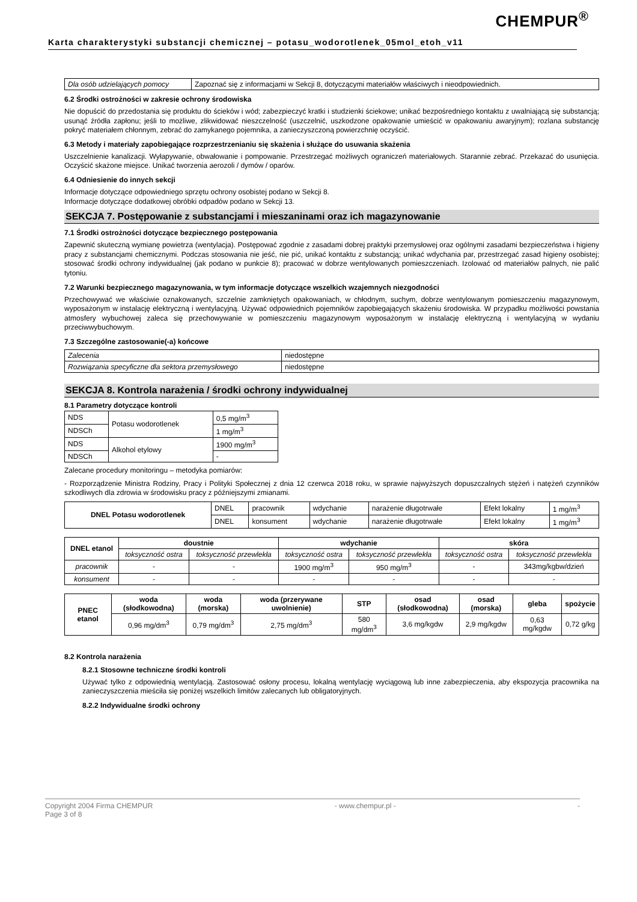CHEMPUR<sup>®</sup>
Karta charakterystyki substancji chemicznej – potasu_wodorotlenek_05mol_etoh_v11
| Dla osób udzielających pomocy | Zapoznać się z informacjami w Sekcji 8, dotyczącymi materiałów właściwych i nieodpowiednich. |
6.2 Środki ostrożności w zakresie ochrony środowiska
Nie dopuścić do przedostania się produktu do ścieków i wód; zabezpieczyć kratki i studzienki ściekowe; unikać bezpośredniego kontaktu z uwalniającą się substancją; usunąć źródła zapłonu; jeśli to możliwe, zlikwidować nieszczelność (uszczelnić, uszkodzone opakowanie umieścić w opakowaniu awaryjnym); rozlana substancję pokryć materiałem chłonnym, zebrać do zamykanego pojemnika, a zanieczyszczoną powierzchnię oczyścić.
6.3 Metody i materiały zapobiegające rozprzestrzenianiu się skażenia i służące do usuwania skażenia
Uszczelnienie kanalizacji. Wyłapywanie, obwałowanie i pompowanie. Przestrzegać możliwych ograniczeń materiałowych. Starannie zebrać. Przekazać do usunięcia. Oczyścić skażone miejsce. Unikać tworzenia aerozoli / dymów / oparów.
6.4 Odniesienie do innych sekcji
Informacje dotyczące odpowiedniego sprzętu ochrony osobistej podano w Sekcji 8.
Informacje dotyczące dodatkowej obróbki odpadów podano w Sekcji 13.
SEKCJA 7. Postępowanie z substancjami i mieszaninami oraz ich magazynowanie
7.1 Środki ostrożności dotyczące bezpiecznego postępowania
Zapewnić skuteczną wymianę powietrza (wentylacja). Postępować zgodnie z zasadami dobrej praktyki przemysłowej oraz ogólnymi zasadami bezpieczeństwa i higieny pracy z substancjami chemicznymi. Podczas stosowania nie jeść, nie pić, unikać kontaktu z substancją; unikać wdychania par, przestrzegać zasad higieny osobistej; stosować środki ochrony indywidualnej (jak podano w punkcie 8); pracować w dobrze wentylowanych pomieszczeniach. Izolować od materiałów palnych, nie palić tytoniu.
7.2 Warunki bezpiecznego magazynowania, w tym informacje dotyczące wszelkich wzajemnych niezgodności
Przechowywać we właściwie oznakowanych, szczelnie zamkniętych opakowaniach, w chłodnym, suchym, dobrze wentylowanym pomieszczeniu magazynowym, wyposażonym w instalację elektryczną i wentylacyjną. Używać odpowiednich pojemników zapobiegających skażeniu środowiska. W przypadku możliwości powstania atmosfery wybuchowej zaleca się przechowywanie w pomieszczeniu magazynowym wyposażonym w instalację elektryczną i wentylacyjną w wydaniu przeciwwybuchowym.
7.3 Szczególne zastosowanie(-a) końcowe
| Zalecenia | niedostępne |
| Rozwiązania specyficzne dla sektora przemysłowego | niedostępne |
SEKCJA 8. Kontrola narażenia / środki ochrony indywidualnej
8.1 Parametry dotyczące kontroli
| NDS | Potasu wodorotlenek | 0,5 mg/m<sup>3</sup> |
| NDSCh | | 1 mg/m<sup>3</sup> |
| NDS | Alkohol etylowy | 1900 mg/m<sup>3</sup> |
| NDSCh | | - |
Zalecane procedury monitoringu – metodyka pomiarów:
- Rozporządzenie Ministra Rodziny, Pracy i Polityki Społecznej z dnia 12 czerwca 2018 roku, w sprawie najwyższych dopuszczalnych stężeń i natężeń czynników szkodliwych dla zdrowia w środowisku pracy z późniejszymi zmianami.
| DNEL Potasu wodorotlenek | DNEL | pracownik | wdychanie | narażenie długotrwałe | Efekt lokalny | 1 mg/m<sup>3</sup> |
| | DNEL | konsument | wdychanie | narażenie długotrwałe | Efekt lokalny | 1 mg/m<sup>3</sup> |
| DNEL etanol | doustnie | | wdychanie | | skóra | |
| --- | --- | --- | --- | --- | --- | --- |
| | toksyczność ostra | toksyczność przewlekła | toksyczność ostra | toksyczność przewlekła | toksyczność ostra | toksyczność przewlekła |
| pracownik | - | - | 1900 mg/m<sup>3</sup> | 950 mg/m<sup>3</sup> | - | 343mg/kgbw/dzień |
| konsument | - | - | - | - | - | - |
| PNEC etanol | woda (słodkowodna) | woda (morska) | woda (przerywane uwolnienie) | STP | osad (słodkowodna) | osad (morska) | gleba | spożycie |
| --- | --- | --- | --- | --- | --- | --- | --- | --- |
| | 0,96 mg/dm<sup>3</sup> | 0,79 mg/dm<sup>3</sup> | 2,75 mg/dm<sup>3</sup> | 580 mg/dm<sup>3</sup> | 3,6 mg/kgdw | 2,9 mg/kgdw | 0,63 mg/kgdw | 0,72 g/kg |
8.2 Kontrola narażenia
8.2.1 Stosowne techniczne środki kontroli
Używać tylko z odpowiednią wentylacją. Zastosować osłony procesu, lokalną wentylację wyciągową lub inne zabezpieczenia, aby ekspozycja pracownika na zanieczyszczenia mieściła się poniżej wszelkich limitów zalecanych lub obligatoryjnych.
8.2.2 Indywidualne środki ochrony
Copyright 2004 Firma CHEMPUR - www.chempur.pl - -
Page 3 of 8